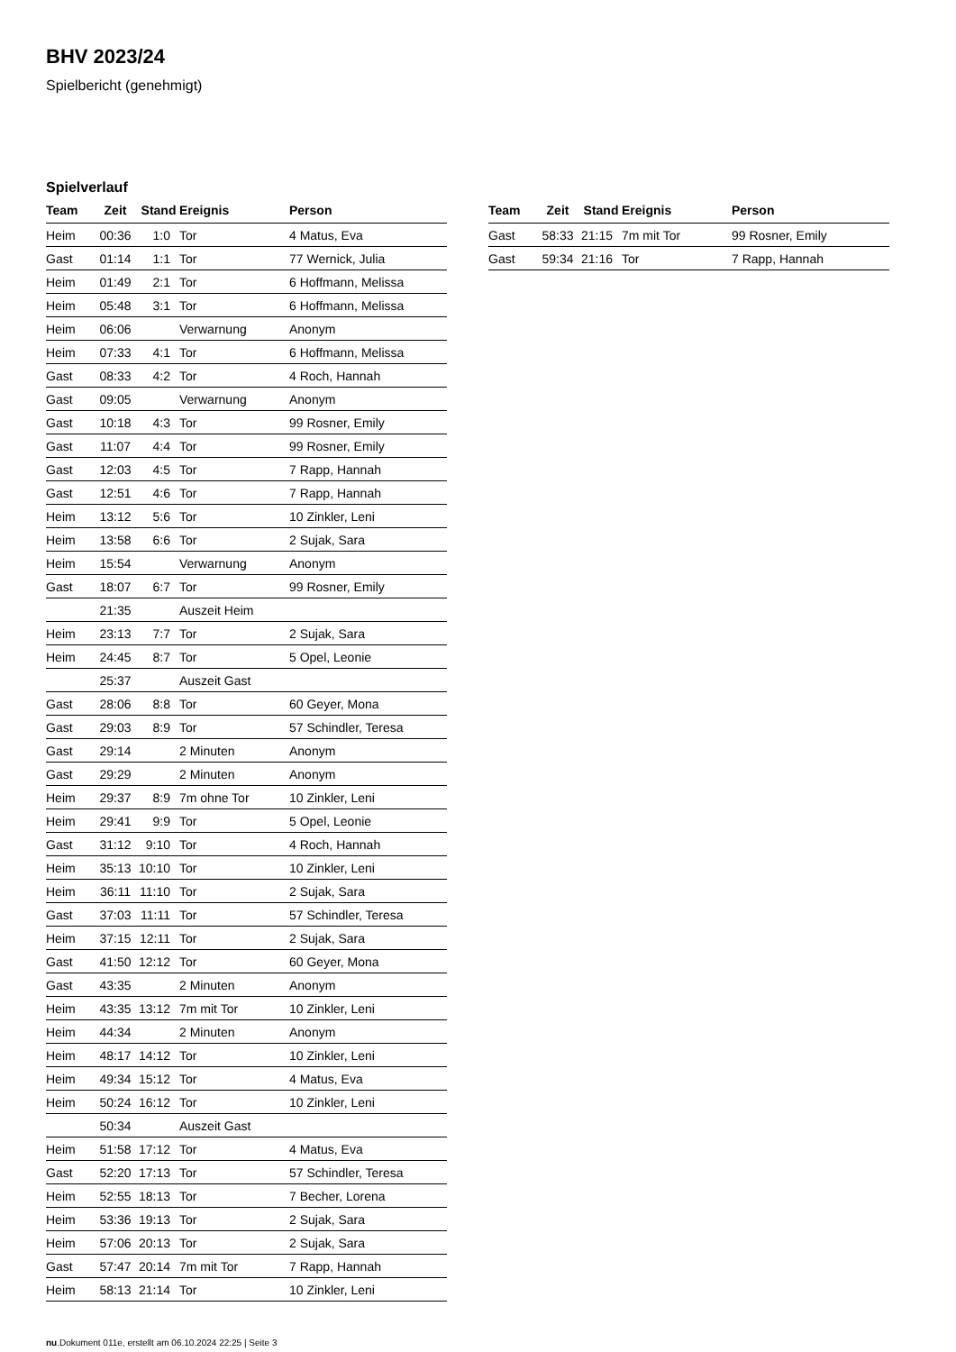BHV 2023/24
Spielbericht (genehmigt)
Spielverlauf
| Team | Zeit | Stand | Ereignis | Person |
| --- | --- | --- | --- | --- |
| Heim | 00:36 | 1:0 | Tor | 4 Matus, Eva |
| Gast | 01:14 | 1:1 | Tor | 77 Wernick, Julia |
| Heim | 01:49 | 2:1 | Tor | 6 Hoffmann, Melissa |
| Heim | 05:48 | 3:1 | Tor | 6 Hoffmann, Melissa |
| Heim | 06:06 | | Verwarnung | Anonym |
| Heim | 07:33 | 4:1 | Tor | 6 Hoffmann, Melissa |
| Gast | 08:33 | 4:2 | Tor | 4 Roch, Hannah |
| Gast | 09:05 | | Verwarnung | Anonym |
| Gast | 10:18 | 4:3 | Tor | 99 Rosner, Emily |
| Gast | 11:07 | 4:4 | Tor | 99 Rosner, Emily |
| Gast | 12:03 | 4:5 | Tor | 7 Rapp, Hannah |
| Gast | 12:51 | 4:6 | Tor | 7 Rapp, Hannah |
| Heim | 13:12 | 5:6 | Tor | 10 Zinkler, Leni |
| Heim | 13:58 | 6:6 | Tor | 2 Sujak, Sara |
| Heim | 15:54 | | Verwarnung | Anonym |
| Gast | 18:07 | 6:7 | Tor | 99 Rosner, Emily |
| | 21:35 | | Auszeit Heim | |
| Heim | 23:13 | 7:7 | Tor | 2 Sujak, Sara |
| Heim | 24:45 | 8:7 | Tor | 5 Opel, Leonie |
| | 25:37 | | Auszeit Gast | |
| Gast | 28:06 | 8:8 | Tor | 60 Geyer, Mona |
| Gast | 29:03 | 8:9 | Tor | 57 Schindler, Teresa |
| Gast | 29:14 | | 2 Minuten | Anonym |
| Gast | 29:29 | | 2 Minuten | Anonym |
| Heim | 29:37 | 8:9 | 7m ohne Tor | 10 Zinkler, Leni |
| Heim | 29:41 | 9:9 | Tor | 5 Opel, Leonie |
| Gast | 31:12 | 9:10 | Tor | 4 Roch, Hannah |
| Heim | 35:13 | 10:10 | Tor | 10 Zinkler, Leni |
| Heim | 36:11 | 11:10 | Tor | 2 Sujak, Sara |
| Gast | 37:03 | 11:11 | Tor | 57 Schindler, Teresa |
| Heim | 37:15 | 12:11 | Tor | 2 Sujak, Sara |
| Gast | 41:50 | 12:12 | Tor | 60 Geyer, Mona |
| Gast | 43:35 | | 2 Minuten | Anonym |
| Heim | 43:35 | 13:12 | 7m mit Tor | 10 Zinkler, Leni |
| Heim | 44:34 | | 2 Minuten | Anonym |
| Heim | 48:17 | 14:12 | Tor | 10 Zinkler, Leni |
| Heim | 49:34 | 15:12 | Tor | 4 Matus, Eva |
| Heim | 50:24 | 16:12 | Tor | 10 Zinkler, Leni |
| | 50:34 | | Auszeit Gast | |
| Heim | 51:58 | 17:12 | Tor | 4 Matus, Eva |
| Gast | 52:20 | 17:13 | Tor | 57 Schindler, Teresa |
| Heim | 52:55 | 18:13 | Tor | 7 Becher, Lorena |
| Heim | 53:36 | 19:13 | Tor | 2 Sujak, Sara |
| Heim | 57:06 | 20:13 | Tor | 2 Sujak, Sara |
| Gast | 57:47 | 20:14 | 7m mit Tor | 7 Rapp, Hannah |
| Heim | 58:13 | 21:14 | Tor | 10 Zinkler, Leni |
| Team | Zeit | Stand | Ereignis | Person |
| --- | --- | --- | --- | --- |
| Gast | 58:33 | 21:15 | 7m mit Tor | 99 Rosner, Emily |
| Gast | 59:34 | 21:16 | Tor | 7 Rapp, Hannah |
nu.Dokument 011e, erstellt am 06.10.2024 22:25 | Seite 3